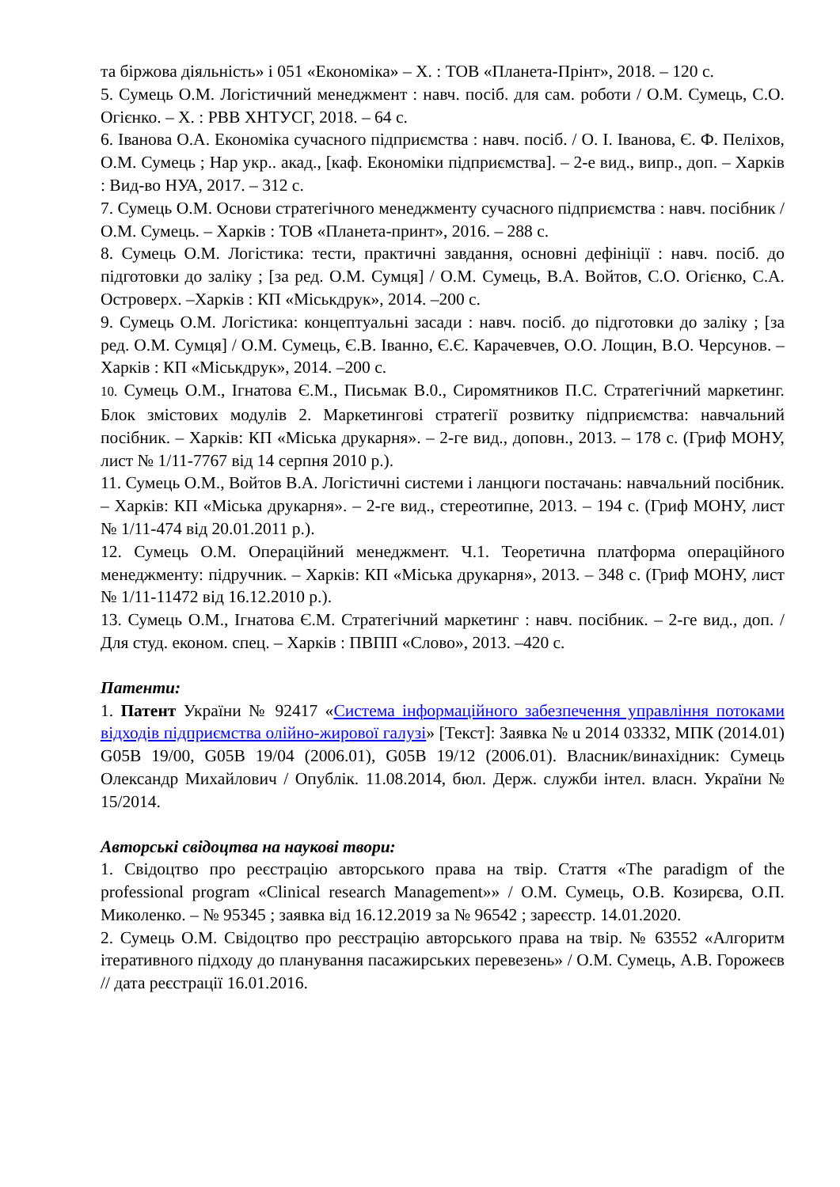та біржова діяльність» і 051 «Економіка» – Х. : ТОВ «Планета-Прінт», 2018. – 120 с.
5. Сумець О.М. Логістичний менеджмент : навч. посіб. для сам. роботи / О.М. Сумець, С.О. Огієнко. – Х. : РВВ ХНТУСГ, 2018. – 64 с.
6. Іванова О.А. Економіка сучасного підприємства : навч. посіб. / О. І. Іванова, Є. Ф. Пеліхов, О.М. Сумець ; Нар укр.. акад., [каф. Економіки підприємства]. – 2-е вид., випр., доп. – Харків : Вид-во НУА, 2017. – 312 с.
7. Сумець О.М. Основи стратегічного менеджменту сучасного підприємства : навч. посібник / О.М. Сумець. – Харків : ТОВ «Планета-принт», 2016. – 288 с.
8. Сумець О.М. Логістика: тести, практичні завдання, основні дефініції : навч. посіб. до підготовки до заліку ; [за ред. О.М. Сумця] / О.М. Сумець, В.А. Войтов, С.О. Огієнко, С.А. Островерх. –Харків : КП «Міськдрук», 2014. –200 с.
9. Сумець О.М. Логістика: концептуальні засади : навч. посіб. до підготовки до заліку ; [за ред. О.М. Сумця] / О.М. Сумець, Є.В. Іванно, Є.Є. Карачевчев, О.О. Лощин, В.О. Черсунов. –Харків : КП «Міськдрук», 2014. –200 с.
10. Сумець О.М., Ігнатова Є.М., Письмак В.0., Сиромятников П.С. Стратегічний маркетинг. Блок змістових модулів 2. Маркетингові стратегії розвитку підприємства: навчальний посібник. – Харків: КП «Міська друкарня». – 2-ге вид., доповн., 2013. – 178 с. (Гриф МОНУ, лист № 1/11-7767 від 14 серпня 2010 р.).
11. Сумець О.М., Войтов В.А. Логістичні системи і ланцюги постачань: навчальний посібник. – Харків: КП «Міська друкарня». – 2-ге вид., стереотипне, 2013. – 194 с. (Гриф МОНУ, лист № 1/11-474 від 20.01.2011 р.).
12. Сумець О.М. Операційний менеджмент. Ч.1. Теоретична платформа операційного менеджменту: підручник. – Харків: КП «Міська друкарня», 2013. – 348 с. (Гриф МОНУ, лист № 1/11-11472 від 16.12.2010 р.).
13. Сумець О.М., Ігнатова Є.М. Стратегічний маркетинг : навч. посібник. – 2-ге вид., доп. / Для студ. економ. спец. – Харків : ПВПП «Слово», 2013. –420 с.
Патенти:
1. Патент України № 92417 «Система інформаційного забезпечення управління потоками відходів підприємства олійно-жирової галузі» [Текст]: Заявка № u 2014 03332, МПК (2014.01) G05B 19/00, G05B 19/04 (2006.01), G05B 19/12 (2006.01). Власник/винахідник: Сумець Олександр Михайлович / Опублік. 11.08.2014, бюл. Держ. служби інтел. власн. України № 15/2014.
Авторські свідоцтва на наукові твори:
1. Свідоцтво про реєстрацію авторського права на твір. Стаття «The paradigm of the professional program «Clinical research Management»» / О.М. Сумець, О.В. Козирєва, О.П. Миколенко. – № 95345 ; заявка від 16.12.2019 за № 96542 ; зареєстр. 14.01.2020.
2. Сумець О.М. Свідоцтво про реєстрацію авторського права на твір. № 63552 «Алгоритм ітеративного підходу до планування пасажирських перевезень» / О.М. Сумець, А.В. Горожеєв // дата реєстрації 16.01.2016.